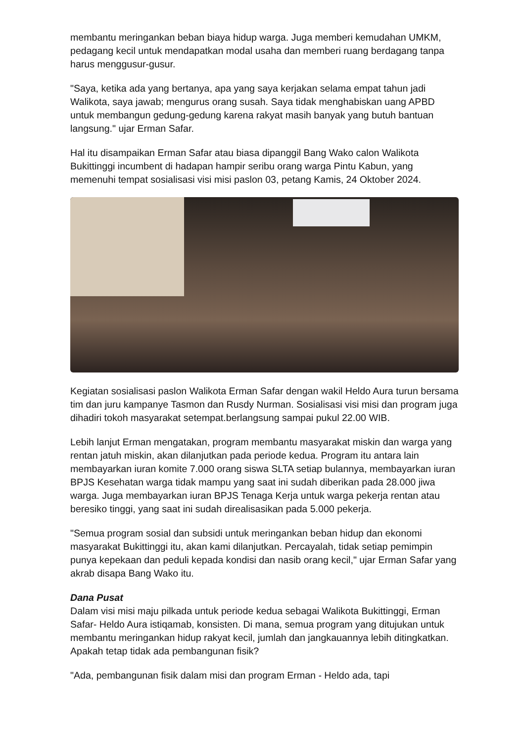membantu meringankan beban biaya hidup warga. Juga memberi kemudahan UMKM, pedagang kecil untuk mendapatkan modal usaha dan memberi ruang berdagang tanpa harus menggusur-gusur.
"Saya, ketika ada yang bertanya, apa yang saya kerjakan selama empat tahun jadi Walikota, saya jawab; mengurus orang susah. Saya tidak menghabiskan uang APBD untuk membangun gedung-gedung karena rakyat masih banyak yang butuh bantuan langsung." ujar Erman Safar.
Hal itu disampaikan Erman Safar atau biasa dipanggil Bang Wako calon Walikota Bukittinggi incumbent di hadapan hampir seribu orang warga Pintu Kabun, yang memenuhi tempat sosialisasi visi misi paslon 03, petang Kamis, 24 Oktober 2024.
Kegiatan sosialisasi paslon Walikota Erman Safar dengan wakil Heldo Aura turun bersama tim dan juru kampanye Tasmon dan Rusdy Nurman. Sosialisasi visi misi dan program juga dihadiri tokoh masyarakat setempat.berlangsung sampai pukul 22.00 WIB.
Lebih lanjut Erman mengatakan, program membantu masyarakat miskin dan warga yang rentan jatuh miskin, akan dilanjutkan pada periode kedua. Program itu antara lain membayarkan iuran komite 7.000 orang siswa SLTA setiap bulannya, membayarkan iuran BPJS Kesehatan warga tidak mampu yang saat ini sudah diberikan pada 28.000 jiwa warga. Juga membayarkan iuran BPJS Tenaga Kerja untuk warga pekerja rentan atau beresiko tinggi, yang saat ini sudah direalisasikan pada 5.000 pekerja.
"Semua program sosial dan subsidi untuk meringankan beban hidup dan ekonomi masyarakat Bukittinggi itu, akan kami dilanjutkan. Percayalah, tidak setiap pemimpin punya kepekaan dan peduli kepada kondisi dan nasib orang kecil," ujar Erman Safar yang akrab disapa Bang Wako itu.
Dana Pusat
Dalam visi misi maju pilkada untuk periode kedua sebagai Walikota Bukittinggi, Erman Safar- Heldo Aura istiqamab, konsisten. Di mana, semua program yang ditujukan untuk membantu meringankan hidup rakyat kecil, jumlah dan jangkauannya lebih ditingkatkan. Apakah tetap tidak ada pembangunan fisik?
"Ada, pembangunan fisik dalam misi dan program Erman - Heldo ada, tapi